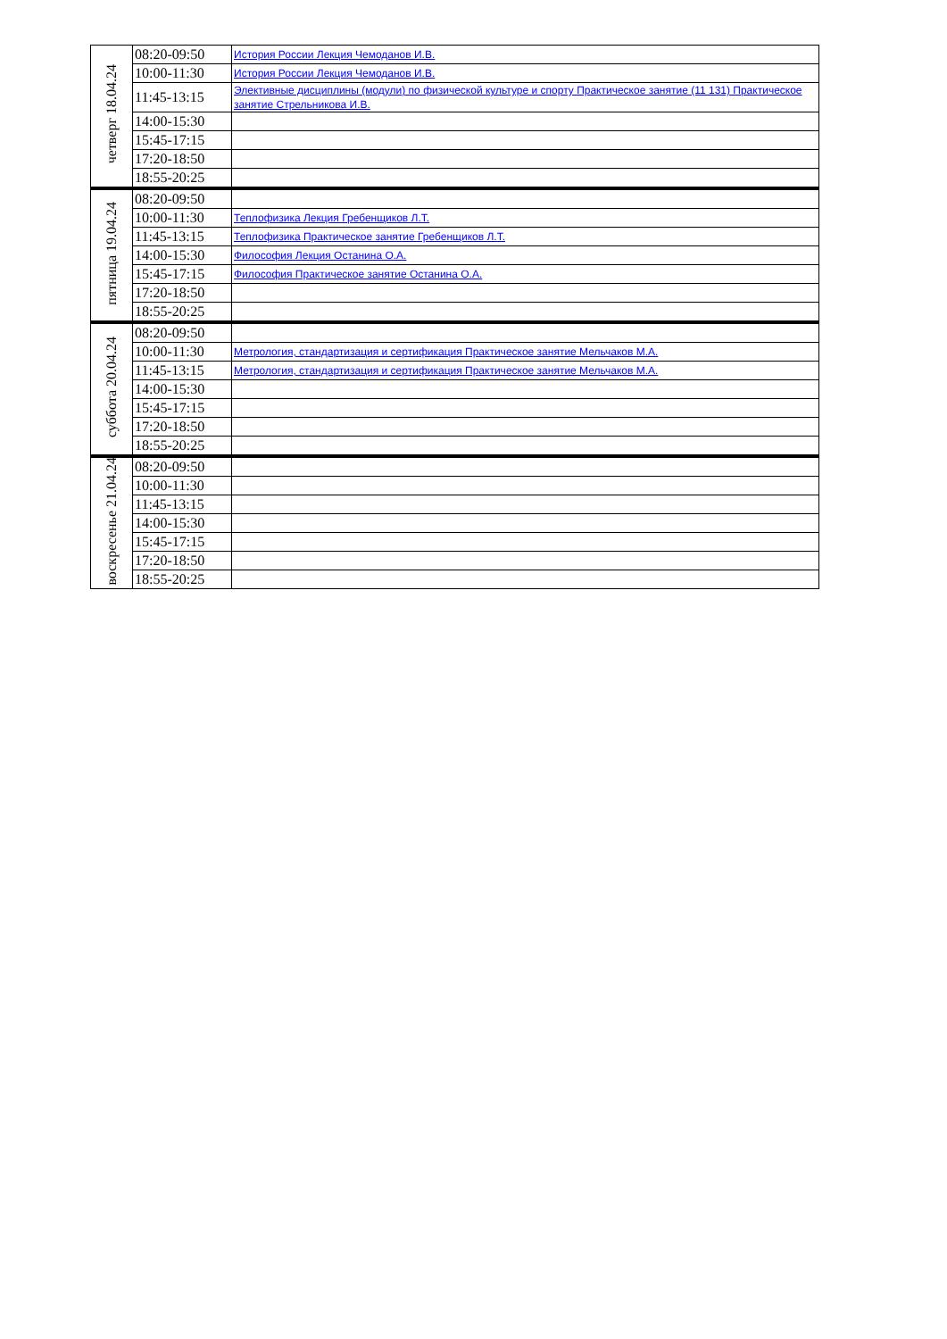| четверг 18.04.24 | 08:20-09:50 | История России Лекция Чемоданов И.В. |
| | 10:00-11:30 | История России Лекция Чемоданов И.В. |
| | 11:45-13:15 | Элективные дисциплины (модули) по физической культуре и спорту Практическое занятие (11 131) Практическое занятие Стрельникова И.В. |
| | 14:00-15:30 | |
| | 15:45-17:15 | |
| | 17:20-18:50 | |
| | 18:55-20:25 | |
| пятница 19.04.24 | 08:20-09:50 | |
| | 10:00-11:30 | Теплофизика Лекция Гребенщиков Л.Т. |
| | 11:45-13:15 | Теплофизика Практическое занятие Гребенщиков Л.Т. |
| | 14:00-15:30 | Философия Лекция Останина О.А. |
| | 15:45-17:15 | Философия Практическое занятие Останина О.А. |
| | 17:20-18:50 | |
| | 18:55-20:25 | |
| суббота 20.04.24 | 08:20-09:50 | |
| | 10:00-11:30 | Метрология, стандартизация и сертификация Практическое занятие Мельчаков М.А. |
| | 11:45-13:15 | Метрология, стандартизация и сертификация Практическое занятие Мельчаков М.А. |
| | 14:00-15:30 | |
| | 15:45-17:15 | |
| | 17:20-18:50 | |
| | 18:55-20:25 | |
| воскресенье 21.04.24 | 08:20-09:50 | |
| | 10:00-11:30 | |
| | 11:45-13:15 | |
| | 14:00-15:30 | |
| | 15:45-17:15 | |
| | 17:20-18:50 | |
| | 18:55-20:25 | |